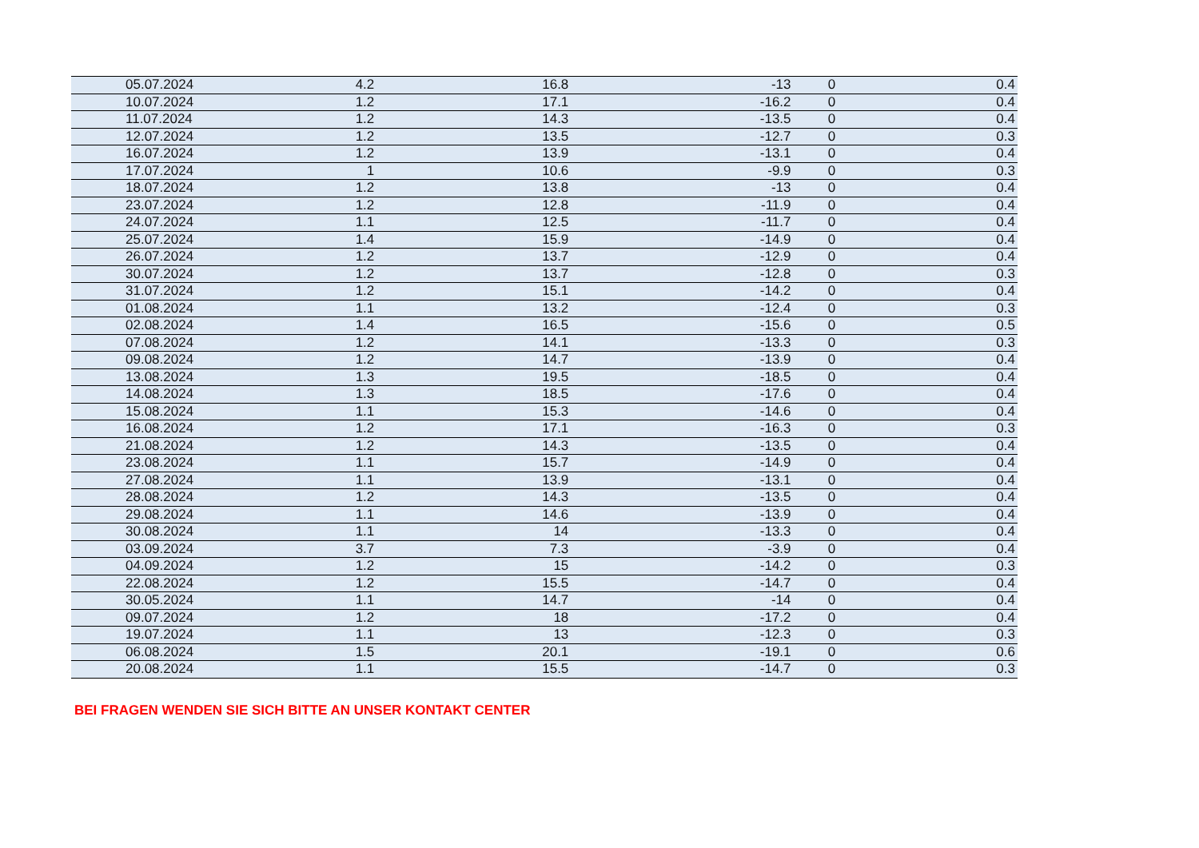| 05.07.2024 | 4.2 | 16.8 | -13 | 0 | 0.4 |
| 10.07.2024 | 1.2 | 17.1 | -16.2 | 0 | 0.4 |
| 11.07.2024 | 1.2 | 14.3 | -13.5 | 0 | 0.4 |
| 12.07.2024 | 1.2 | 13.5 | -12.7 | 0 | 0.3 |
| 16.07.2024 | 1.2 | 13.9 | -13.1 | 0 | 0.4 |
| 17.07.2024 | 1 | 10.6 | -9.9 | 0 | 0.3 |
| 18.07.2024 | 1.2 | 13.8 | -13 | 0 | 0.4 |
| 23.07.2024 | 1.2 | 12.8 | -11.9 | 0 | 0.4 |
| 24.07.2024 | 1.1 | 12.5 | -11.7 | 0 | 0.4 |
| 25.07.2024 | 1.4 | 15.9 | -14.9 | 0 | 0.4 |
| 26.07.2024 | 1.2 | 13.7 | -12.9 | 0 | 0.4 |
| 30.07.2024 | 1.2 | 13.7 | -12.8 | 0 | 0.3 |
| 31.07.2024 | 1.2 | 15.1 | -14.2 | 0 | 0.4 |
| 01.08.2024 | 1.1 | 13.2 | -12.4 | 0 | 0.3 |
| 02.08.2024 | 1.4 | 16.5 | -15.6 | 0 | 0.5 |
| 07.08.2024 | 1.2 | 14.1 | -13.3 | 0 | 0.3 |
| 09.08.2024 | 1.2 | 14.7 | -13.9 | 0 | 0.4 |
| 13.08.2024 | 1.3 | 19.5 | -18.5 | 0 | 0.4 |
| 14.08.2024 | 1.3 | 18.5 | -17.6 | 0 | 0.4 |
| 15.08.2024 | 1.1 | 15.3 | -14.6 | 0 | 0.4 |
| 16.08.2024 | 1.2 | 17.1 | -16.3 | 0 | 0.3 |
| 21.08.2024 | 1.2 | 14.3 | -13.5 | 0 | 0.4 |
| 23.08.2024 | 1.1 | 15.7 | -14.9 | 0 | 0.4 |
| 27.08.2024 | 1.1 | 13.9 | -13.1 | 0 | 0.4 |
| 28.08.2024 | 1.2 | 14.3 | -13.5 | 0 | 0.4 |
| 29.08.2024 | 1.1 | 14.6 | -13.9 | 0 | 0.4 |
| 30.08.2024 | 1.1 | 14 | -13.3 | 0 | 0.4 |
| 03.09.2024 | 3.7 | 7.3 | -3.9 | 0 | 0.4 |
| 04.09.2024 | 1.2 | 15 | -14.2 | 0 | 0.3 |
| 22.08.2024 | 1.2 | 15.5 | -14.7 | 0 | 0.4 |
| 30.05.2024 | 1.1 | 14.7 | -14 | 0 | 0.4 |
| 09.07.2024 | 1.2 | 18 | -17.2 | 0 | 0.4 |
| 19.07.2024 | 1.1 | 13 | -12.3 | 0 | 0.3 |
| 06.08.2024 | 1.5 | 20.1 | -19.1 | 0 | 0.6 |
| 20.08.2024 | 1.1 | 15.5 | -14.7 | 0 | 0.3 |
BEI FRAGEN WENDEN SIE SICH BITTE AN UNSER KONTAKT CENTER